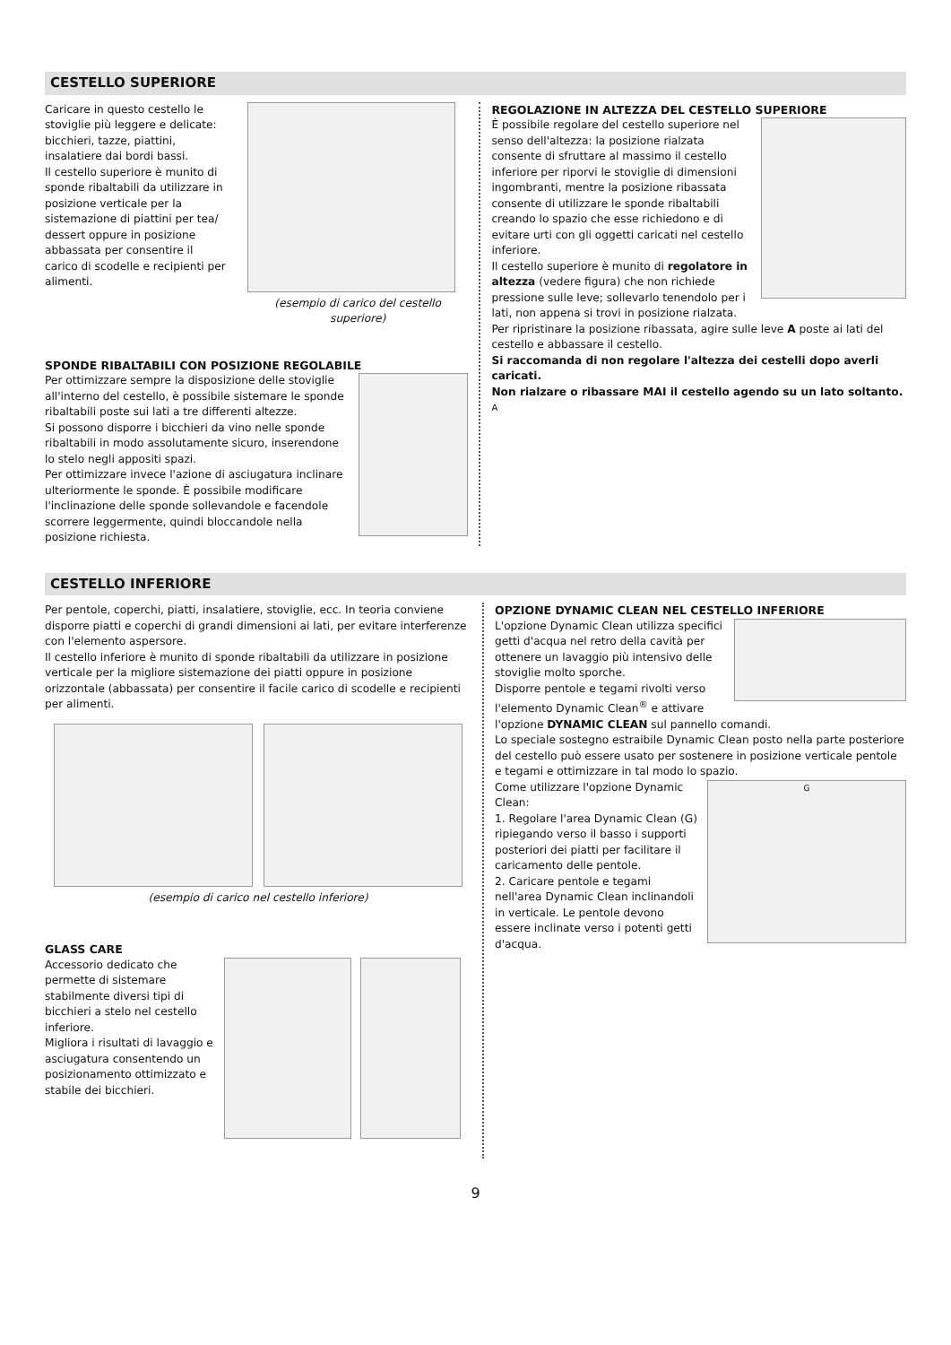CESTELLO SUPERIORE
Caricare in questo cestello le stoviglie più leggere e delicate: bicchieri, tazze, piattini, insalatiere dai bordi bassi.
Il cestello superiore è munito di sponde ribaltabili da utilizzare in posizione verticale per la sistemazione di piattini per tea/ dessert oppure in posizione abbassata per consentire il carico di scodelle e recipienti per alimenti.
(esempio di carico del cestello superiore)
SPONDE RIBALTABILI CON POSIZIONE REGOLABILE
Per ottimizzare sempre la disposizione delle stoviglie all'interno del cestello, è possibile sistemare le sponde ribaltabili poste sui lati a tre differenti altezze.
Si possono disporre i bicchieri da vino nelle sponde ribaltabili in modo assolutamente sicuro, inserendone lo stelo negli appositi spazi.
Per ottimizzare invece l'azione di asciugatura inclinare ulteriormente le sponde. È possibile modificare l'inclinazione delle sponde sollevandole e facendole scorrere leggermente, quindi bloccandole nella posizione richiesta.
REGOLAZIONE IN ALTEZZA DEL CESTELLO SUPERIORE
È possibile regolare del cestello superiore nel senso dell'altezza: la posizione rialzata consente di sfruttare al massimo il cestello inferiore per riporvi le stoviglie di dimensioni ingombranti, mentre la posizione ribassata consente di utilizzare le sponde ribaltabili creando lo spazio che esse richiedono e di evitare urti con gli oggetti caricati nel cestello inferiore.
Il cestello superiore è munito di regolatore in altezza (vedere figura) che non richiede pressione sulle leve; sollevarlo tenendolo per i lati, non appena si trovi in posizione rialzata.
Per ripristinare la posizione ribassata, agire sulle leve A poste ai lati del cestello e abbassare il cestello.
Si raccomanda di non regolare l'altezza dei cestelli dopo averli caricati.
Non rialzare o ribassare MAI il cestello agendo su un lato soltanto.
A
CESTELLO INFERIORE
Per pentole, coperchi, piatti, insalatiere, stoviglie, ecc. In teoria conviene disporre piatti e coperchi di grandi dimensioni ai lati, per evitare interferenze con l'elemento aspersore.
Il cestello inferiore è munito di sponde ribaltabili da utilizzare in posizione verticale per la migliore sistemazione dei piatti oppure in posizione orizzontale (abbassata) per consentire il facile carico di scodelle e recipienti per alimenti.
(esempio di carico nel cestello inferiore)
GLASS CARE
Accessorio dedicato che permette di sistemare stabilmente diversi tipi di bicchieri a stelo nel cestello inferiore.
Migliora i risultati di lavaggio e asciugatura consentendo un posizionamento ottimizzato e stabile dei bicchieri.
OPZIONE DYNAMIC CLEAN NEL CESTELLO INFERIORE
L'opzione Dynamic Clean utilizza specifici getti d'acqua nel retro della cavità per ottenere un lavaggio più intensivo delle stoviglie molto sporche.
Disporre pentole e tegami rivolti verso l'elemento Dynamic Clean<sup>®</sup> e attivare l'opzione DYNAMIC CLEAN sul pannello comandi.
Lo speciale sostegno estraibile Dynamic Clean posto nella parte posteriore del cestello può essere usato per sostenere in posizione verticale pentole e tegami e ottimizzare in tal modo lo spazio.
G
Come utilizzare l'opzione Dynamic Clean:
1. Regolare l'area Dynamic Clean (G) ripiegando verso il basso i supporti posteriori dei piatti per facilitare il caricamento delle pentole.
2. Caricare pentole e tegami nell'area Dynamic Clean inclinandoli in verticale. Le pentole devono essere inclinate verso i potenti getti d'acqua.
9